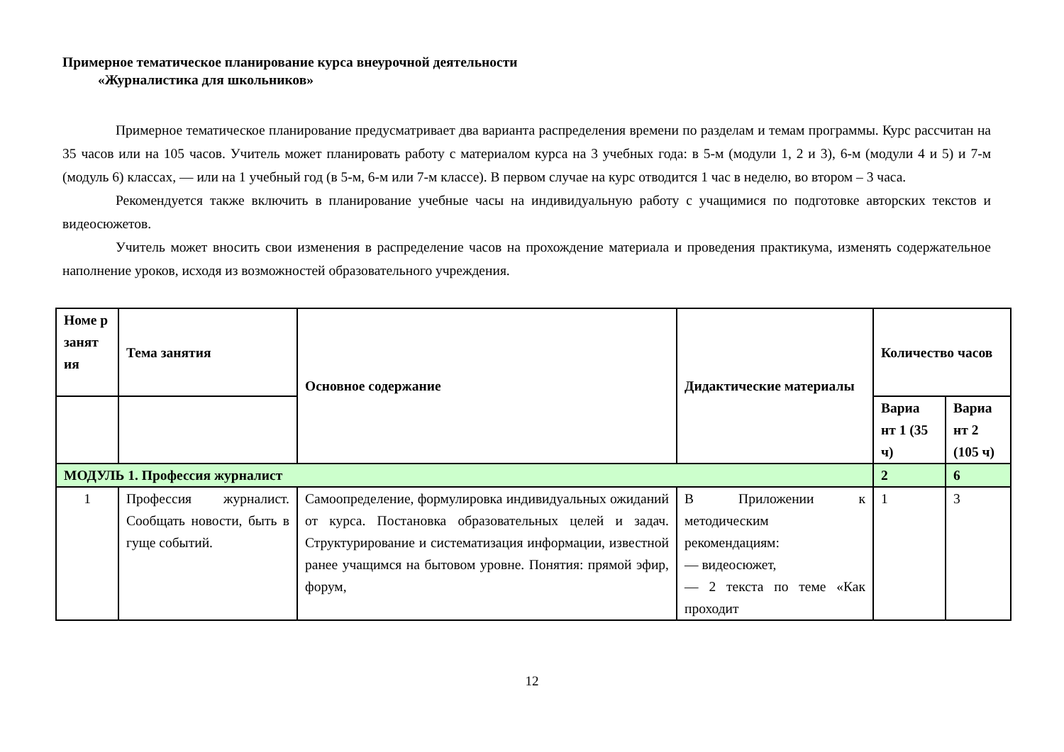Примерное тематическое планирование курса внеурочной деятельности
«Журналистика для школьников»
Примерное тематическое планирование предусматривает два варианта распределения времени по разделам и темам программы. Курс рассчитан на 35 часов или на 105 часов. Учитель может планировать работу с материалом курса на 3 учебных года: в 5-м (модули 1, 2 и 3), 6-м (модули 4 и 5) и 7-м (модуль 6) классах, — или на 1 учебный год (в 5-м, 6-м или 7-м классе). В первом случае на курс отводится 1 час в неделю, во втором – 3 часа.
Рекомендуется также включить в планирование учебные часы на индивидуальную работу с учащимися по подготовке авторских текстов и видеосюжетов.
Учитель может вносить свои изменения в распределение часов на прохождение материала и проведения практикума, изменять содержательное наполнение уроков, исходя из возможностей образовательного учреждения.
| Номе р занят ия | Тема занятия | Основное содержание | Дидактические материалы | Количество часов | |
| --- | --- | --- | --- | --- | --- |
| | | | | Вариа нт 1 (35 ч) | Вариа нт 2 (105 ч) |
| МОДУЛЬ 1. Профессия журналист | | | | 2 | 6 |
| 1 | Профессия журналист. Сообщать новости, быть в гуще событий. | Самоопределение, формулировка индивидуальных ожиданий от курса. Постановка образовательных целей и задач. Структурирование и систематизация информации, известной ранее учащимся на бытовом уровне. Понятия: прямой эфир, форум, | В Приложении к методическим рекомендациям: — видеосюжет, — 2 текста по теме «Как проходит | 1 | 3 |
12